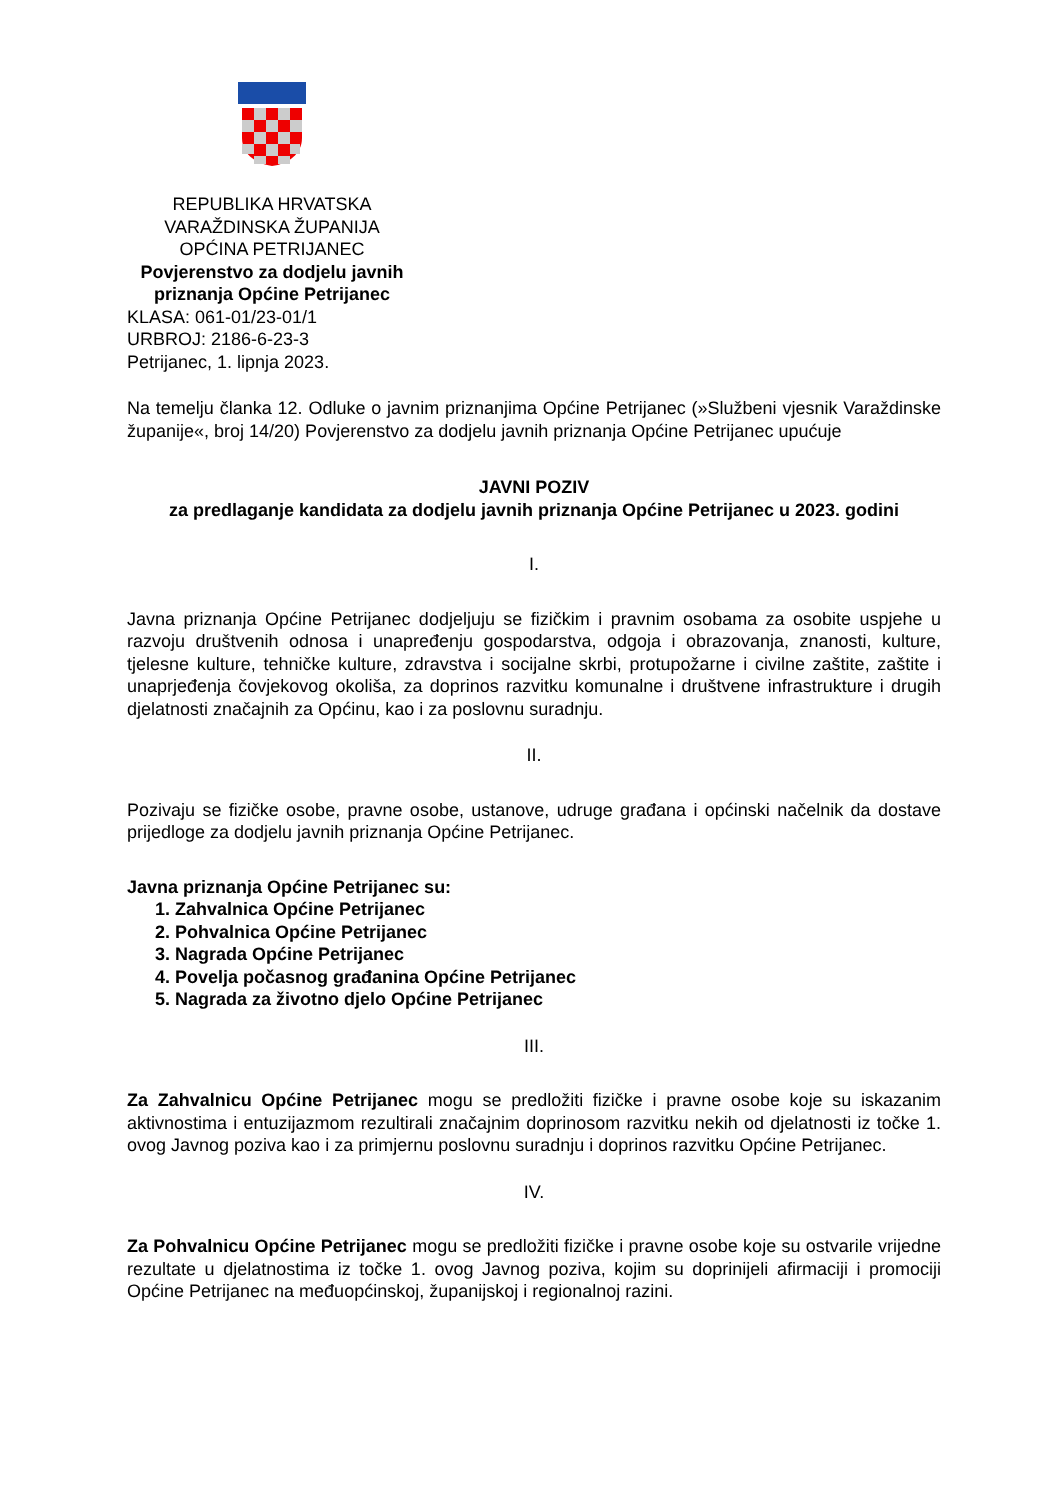REPUBLIKA HRVATSKA
VARAŽDINSKA ŽUPANIJA
OPĆINA PETRIJANEC
Povjerenstvo za dodjelu javnih priznanja Općine Petrijanec
KLASA: 061-01/23-01/1
URBROJ: 2186-6-23-3
Petrijanec, 1. lipnja 2023.
Na temelju članka 12. Odluke o javnim priznanjima Općine Petrijanec (»Službeni vjesnik Varaždinske županije«, broj 14/20) Povjerenstvo za dodjelu javnih priznanja Općine Petrijanec upućuje
JAVNI POZIV
za predlaganje kandidata za dodjelu javnih priznanja Općine Petrijanec u 2023. godini
I.
Javna priznanja Općine Petrijanec dodjeljuju se fizičkim i pravnim osobama za osobite uspjehe u razvoju društvenih odnosa i unapređenju gospodarstva, odgoja i obrazovanja, znanosti, kulture, tjelesne kulture, tehničke kulture, zdravstva i socijalne skrbi, protupožarne i civilne zaštite, zaštite i unaprjeđenja čovjekovog okoliša, za doprinos razvitku komunalne i društvene infrastrukture i drugih djelatnosti značajnih za Općinu, kao i za poslovnu suradnju.
II.
Pozivaju se fizičke osobe, pravne osobe, ustanove, udruge građana i općinski načelnik da dostave prijedloge za dodjelu javnih priznanja Općine Petrijanec.
Javna priznanja Općine Petrijanec su:
1. Zahvalnica Općine Petrijanec
2. Pohvalnica Općine Petrijanec
3. Nagrada Općine Petrijanec
4. Povelja počasnog građanina Općine Petrijanec
5. Nagrada za životno djelo Općine Petrijanec
III.
Za Zahvalnicu Općine Petrijanec mogu se predložiti fizičke i pravne osobe koje su iskazanim aktivnostima i entuzijazmom rezultirali značajnim doprinosom razvitku nekih od djelatnosti iz točke 1. ovog Javnog poziva kao i za primjernu poslovnu suradnju i doprinos razvitku Općine Petrijanec.
IV.
Za Pohvalnicu Općine Petrijanec mogu se predložiti fizičke i pravne osobe koje su ostvarile vrijedne rezultate u djelatnostima iz točke 1. ovog Javnog poziva, kojim su doprinijeli afirmaciji i promociji Općine Petrijanec na međuopćinskoj, županijskoj i regionalnoj razini.